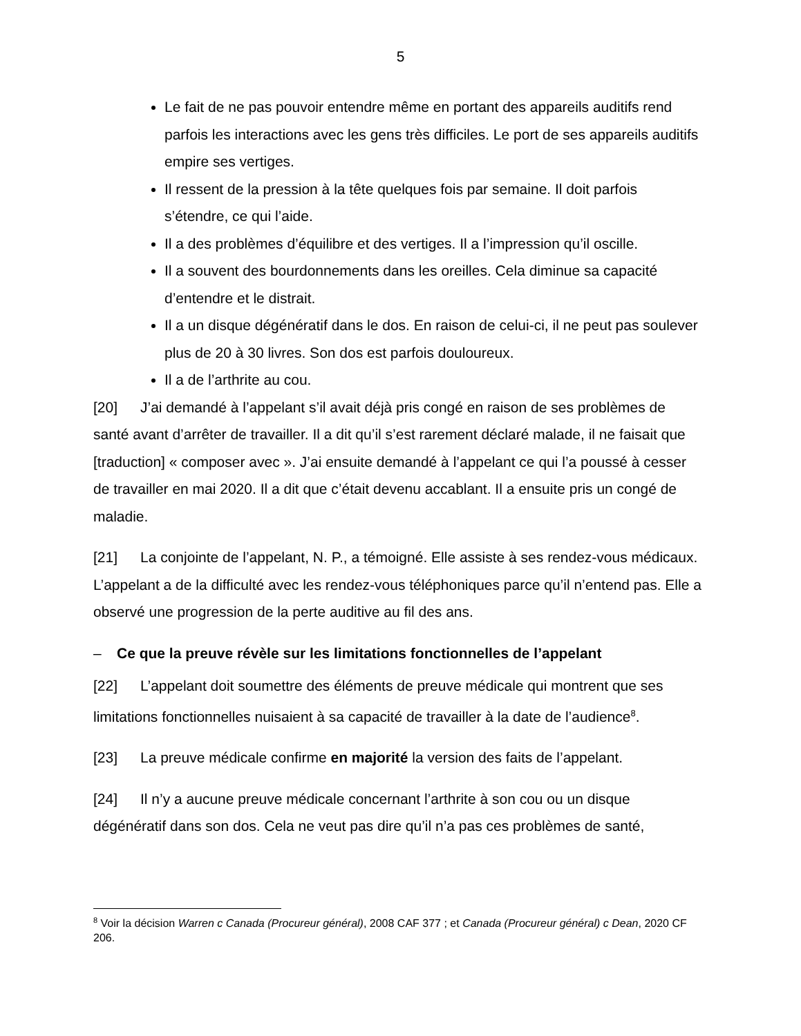5
Le fait de ne pas pouvoir entendre même en portant des appareils auditifs rend parfois les interactions avec les gens très difficiles. Le port de ses appareils auditifs empire ses vertiges.
Il ressent de la pression à la tête quelques fois par semaine. Il doit parfois s’étendre, ce qui l’aide.
Il a des problèmes d’équilibre et des vertiges. Il a l’impression qu’il oscille.
Il a souvent des bourdonnements dans les oreilles. Cela diminue sa capacité d’entendre et le distrait.
Il a un disque dégénératif dans le dos. En raison de celui-ci, il ne peut pas soulever plus de 20 à 30 livres. Son dos est parfois douloureux.
Il a de l’arthrite au cou.
[20] J’ai demandé à l’appelant s’il avait déjà pris congé en raison de ses problèmes de santé avant d’arrêter de travailler. Il a dit qu’il s’est rarement déclaré malade, il ne faisait que [traduction] « composer avec ». J’ai ensuite demandé à l’appelant ce qui l’a poussé à cesser de travailler en mai 2020. Il a dit que c’était devenu accablant. Il a ensuite pris un congé de maladie.
[21] La conjointe de l’appelant, N. P., a témoigné. Elle assiste à ses rendez-vous médicaux. L’appelant a de la difficulté avec les rendez-vous téléphoniques parce qu’il n’entend pas. Elle a observé une progression de la perte auditive au fil des ans.
– Ce que la preuve révèle sur les limitations fonctionnelles de l’appelant
[22] L’appelant doit soumettre des éléments de preuve médicale qui montrent que ses limitations fonctionnelles nuisaient à sa capacité de travailler à la date de l’audience<sup>8</sup>.
[23] La preuve médicale confirme en majorité la version des faits de l’appelant.
[24] Il n’y a aucune preuve médicale concernant l’arthrite à son cou ou un disque dégénératif dans son dos. Cela ne veut pas dire qu’il n’a pas ces problèmes de santé,
<sup>8</sup> Voir la décision Warren c Canada (Procureur général), 2008 CAF 377 ; et Canada (Procureur général) c Dean, 2020 CF 206.